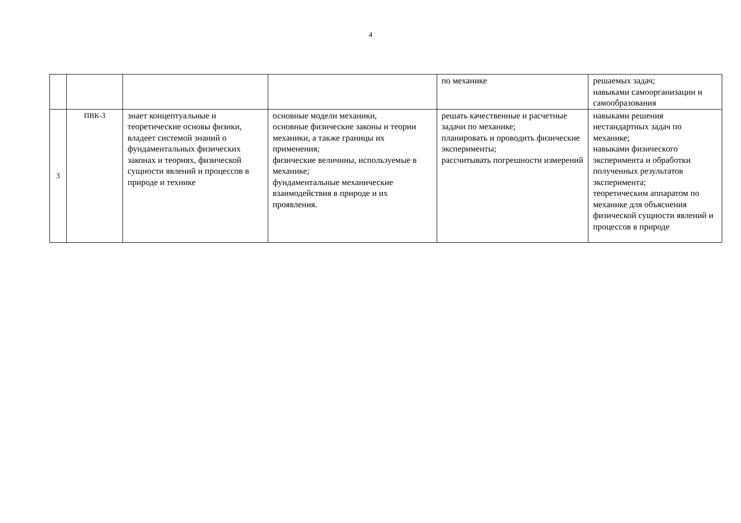4
| | | | | по механике | решаемых задач; навыками самоорганизации и самообразования |
| 3 | ПВК-3 | знает концептуальные и теоретические основы физики, владеет системой знаний о фундаментальных физических законах и теориях, физической сущности явлений и процессов в природе и технике | основные модели механики, основные физические законы и теории механики, а также границы их применения; физические величины, используемые в механике; фундаментальные механические взаимодействия в природе и их проявления. | решать качественные и расчетные задачи по механике; планировать и проводить физические эксперименты; рассчитывать погрешности измерений | навыками решения нестандартных задач по механике; навыками физического эксперимента и обработки полученных результатов эксперимента; теоретическим аппаратом по механике для объяснения физической сущности явлений и процессов в природе |